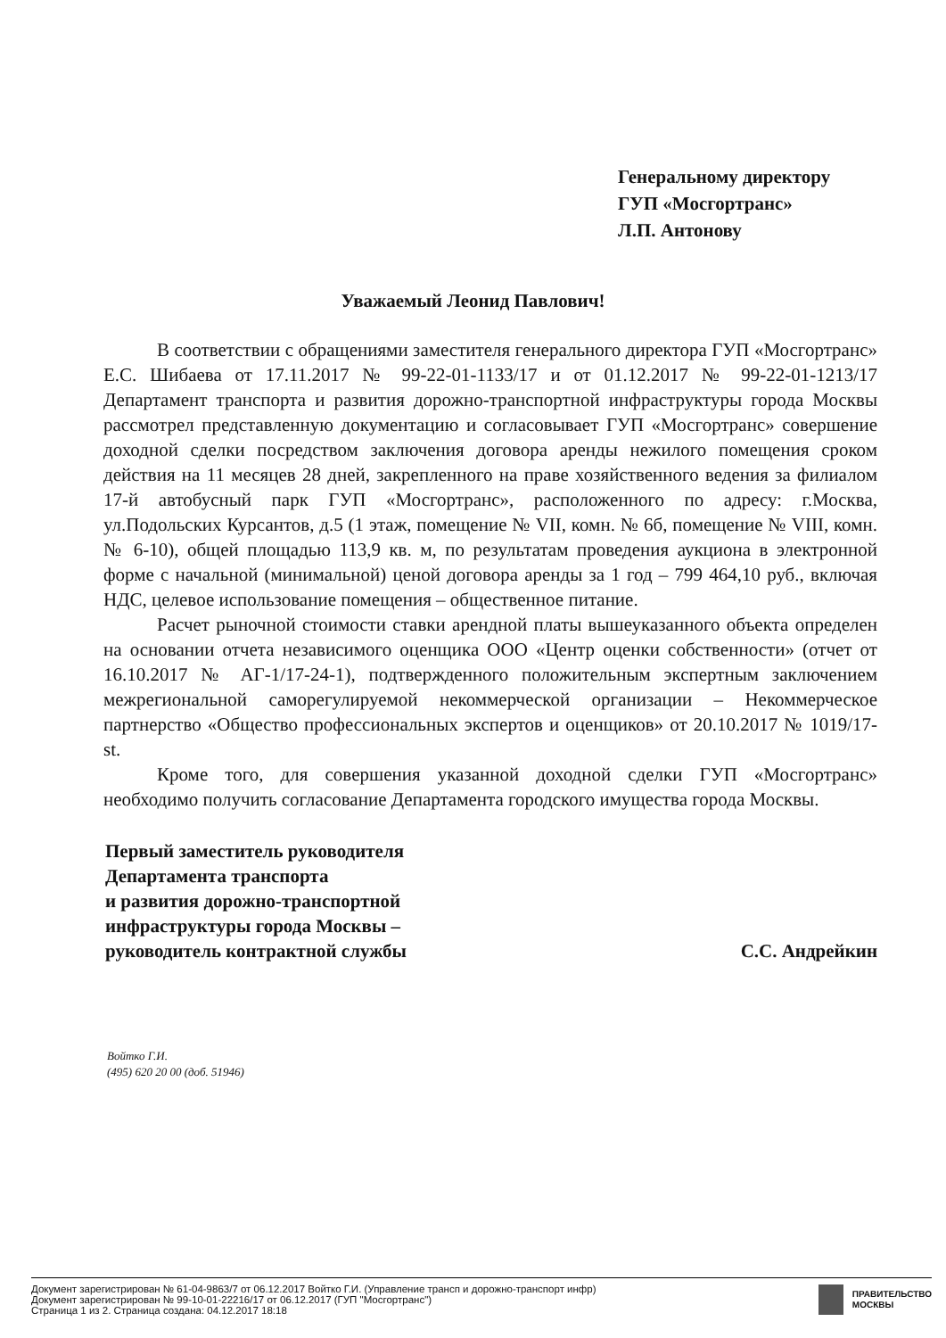Генеральному директору
ГУП «Мосгортранс»
Л.П. Антонову
Уважаемый Леонид Павлович!
В соответствии с обращениями заместителя генерального директора ГУП «Мосгортранс» Е.С. Шибаева от 17.11.2017 № 99-22-01-1133/17 и от 01.12.2017 № 99-22-01-1213/17 Департамент транспорта и развития дорожно-транспортной инфраструктуры города Москвы рассмотрел представленную документацию и согласовывает ГУП «Мосгортранс» совершение доходной сделки посредством заключения договора аренды нежилого помещения сроком действия на 11 месяцев 28 дней, закрепленного на праве хозяйственного ведения за филиалом 17-й автобусный парк ГУП «Мосгортранс», расположенного по адресу: г.Москва, ул.Подольских Курсантов, д.5 (1 этаж, помещение № VII, комн. № 6б, помещение № VIII, комн. № 6-10), общей площадью 113,9 кв. м, по результатам проведения аукциона в электронной форме с начальной (минимальной) ценой договора аренды за 1 год – 799 464,10 руб., включая НДС, целевое использование помещения – общественное питание.
Расчет рыночной стоимости ставки арендной платы вышеуказанного объекта определен на основании отчета независимого оценщика ООО «Центр оценки собственности» (отчет от 16.10.2017 № АГ-1/17-24-1), подтвержденного положительным экспертным заключением межрегиональной саморегулируемой некоммерческой организации – Некоммерческое партнерство «Общество профессиональных экспертов и оценщиков» от 20.10.2017 № 1019/17-st.
Кроме того, для совершения указанной доходной сделки ГУП «Мосгортранс» необходимо получить согласование Департамента городского имущества города Москвы.
Первый заместитель руководителя
Департамента транспорта
и развития дорожно-транспортной
инфраструктуры города Москвы –
руководитель контрактной службы
С.С. Андрейкин
Войтко Г.И.
(495) 620 20 00 (доб. 51946)
Документ зарегистрирован № 61-04-9863/7 от 06.12.2017 Войтко Г.И. (Управление трансп и дорожно-транспорт инфр)
Документ зарегистрирован № 99-10-01-22216/17 от 06.12.2017 (ГУП "Мосгортранс")
Страница 1 из 2. Страница создана: 04.12.2017 18:18
ПРАВИТЕЛЬСТВО
МОСКВЫ